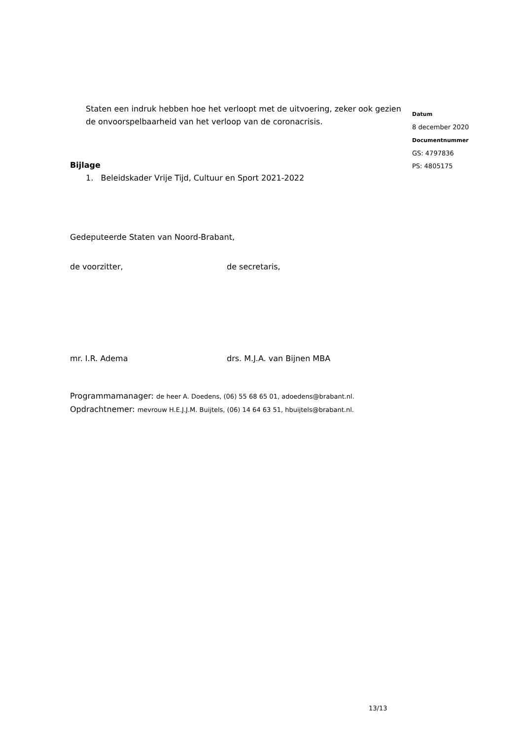Staten een indruk hebben hoe het verloopt met de uitvoering, zeker ook gezien de onvoorspelbaarheid van het verloop van de coronacrisis.
Bijlage
1. Beleidskader Vrije Tijd, Cultuur en Sport 2021-2022
Gedeputeerde Staten van Noord-Brabant,
de voorzitter, de secretaris,
mr. I.R. Adema drs. M.J.A. van Bijnen MBA
Programmamanager: de heer A. Doedens, (06) 55 68 65 01, adoedens@brabant.nl.
Opdrachtnemer: mevrouw H.E.J.J.M. Buijtels, (06) 14 64 63 51, hbuijtels@brabant.nl.
Datum
8 december 2020
Documentnummer
GS: 4797836
PS: 4805175
13/13